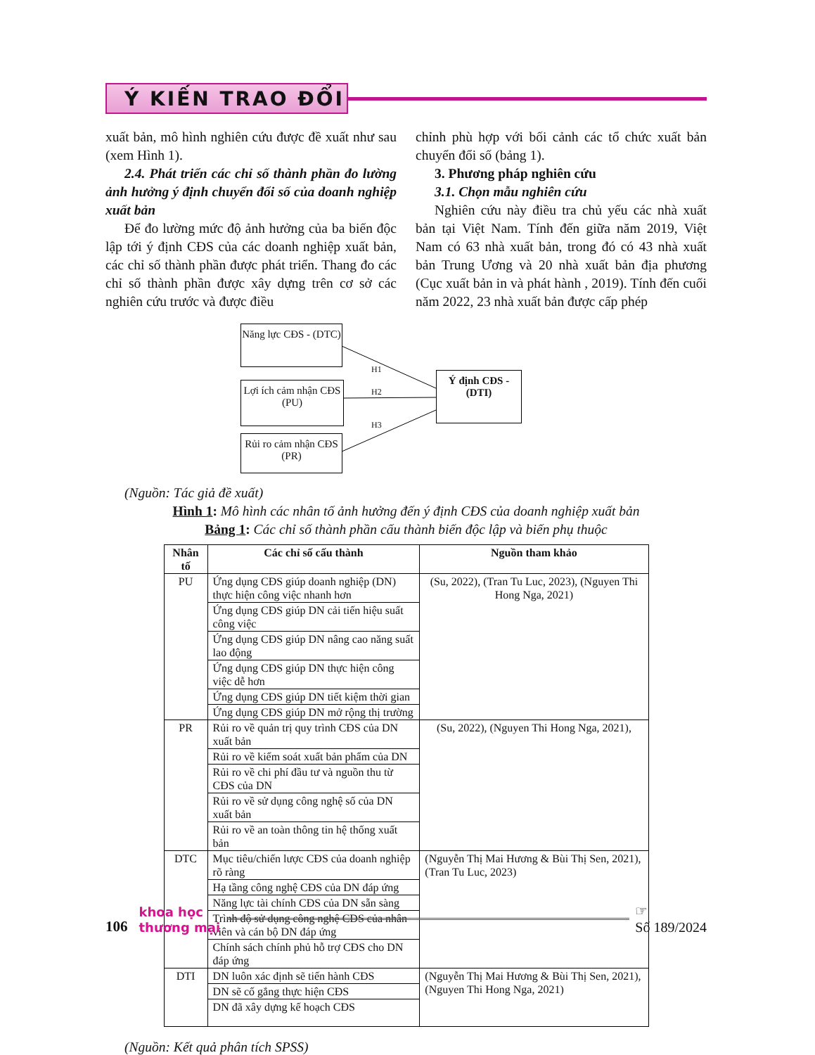Ý KIẾN TRAO ĐỔI
xuất bản, mô hình nghiên cứu được đề xuất như sau (xem Hình 1).
2.4. Phát triển các chỉ số thành phần đo lường ảnh hưởng ý định chuyển đổi số của doanh nghiệp xuất bản
Để đo lường mức độ ảnh hưởng của ba biến độc lập tới ý định CĐS của các doanh nghiệp xuất bản, các chỉ số thành phần được phát triển. Thang đo các chỉ số thành phần được xây dựng trên cơ sở các nghiên cứu trước và được điều
chỉnh phù hợp với bối cảnh các tổ chức xuất bản chuyển đổi số (bảng 1).
3. Phương pháp nghiên cứu
3.1. Chọn mẫu nghiên cứu
Nghiên cứu này điều tra chủ yếu các nhà xuất bản tại Việt Nam. Tính đến giữa năm 2019, Việt Nam có 63 nhà xuất bản, trong đó có 43 nhà xuất bản Trung Ương và 20 nhà xuất bản địa phương (Cục xuất bản in và phát hành , 2019). Tính đến cuối năm 2022, 23 nhà xuất bản được cấp phép
Năng lực CĐS - (DTC)
H1
Lợi ích cảm nhận CĐS (PU)
H2
H3
Rủi ro cảm nhận CĐS (PR)
Ý định CĐS - (DTI)
(Nguồn: Tác giả đề xuất)
Hình 1: Mô hình các nhân tố ảnh hưởng đến ý định CĐS của doanh nghiệp xuất bản
Bảng 1: Các chỉ số thành phần cấu thành biến độc lập và biến phụ thuộc
| Nhân tố | Các chỉ số cấu thành | Nguồn tham khảo |
| --- | --- | --- |
| PU | Ứng dụng CĐS giúp doanh nghiệp (DN) thực hiện công việc nhanh hơn | (Su, 2022), (Tran Tu Luc, 2023), (Nguyen Thi Hong Nga, 2021) |
| | Ứng dụng CĐS giúp DN cải tiến hiệu suất công việc | |
| | Ứng dụng CĐS giúp DN nâng cao năng suất lao động | |
| | Ứng dụng CĐS giúp DN thực hiện công việc dễ hơn | |
| | Ứng dụng CĐS giúp DN tiết kiệm thời gian | |
| | Ứng dụng CĐS giúp DN mở rộng thị trường | |
| PR | Rủi ro về quản trị quy trình CĐS của DN xuất bản | (Su, 2022), (Nguyen Thi Hong Nga, 2021), |
| | Rủi ro về kiểm soát xuất bản phẩm của DN | |
| | Rủi ro về chi phí đầu tư và nguồn thu từ CĐS của DN | |
| | Rủi ro về sử dụng công nghệ số của DN xuất bản | |
| | Rủi ro về an toàn thông tin hệ thống xuất bản | |
| DTC | Mục tiêu/chiến lược CĐS của doanh nghiệp rõ ràng | (Nguyễn Thị Mai Hương & Bùi Thị Sen, 2021), (Tran Tu Luc, 2023) |
| | Hạ tầng công nghệ CĐS của DN đáp ứng | |
| | Năng lực tài chính CĐS của DN sẵn sàng | |
| | Trình độ sử dụng công nghệ CĐS của nhân viên và cán bộ DN đáp ứng | |
| | Chính sách chính phủ hỗ trợ CĐS cho DN đáp ứng | |
| DTI | DN luôn xác định sẽ tiến hành CĐS | (Nguyễn Thị Mai Hương & Bùi Thị Sen, 2021), (Nguyen Thi Hong Nga, 2021) |
| | DN sẽ cố gắng thực hiện CĐS | |
| | DN đã xây dựng kế hoạch CĐS | |
(Nguồn: Kết quả phân tích SPSS)
106
khoa học
thương mại
☞
Số 189/2024